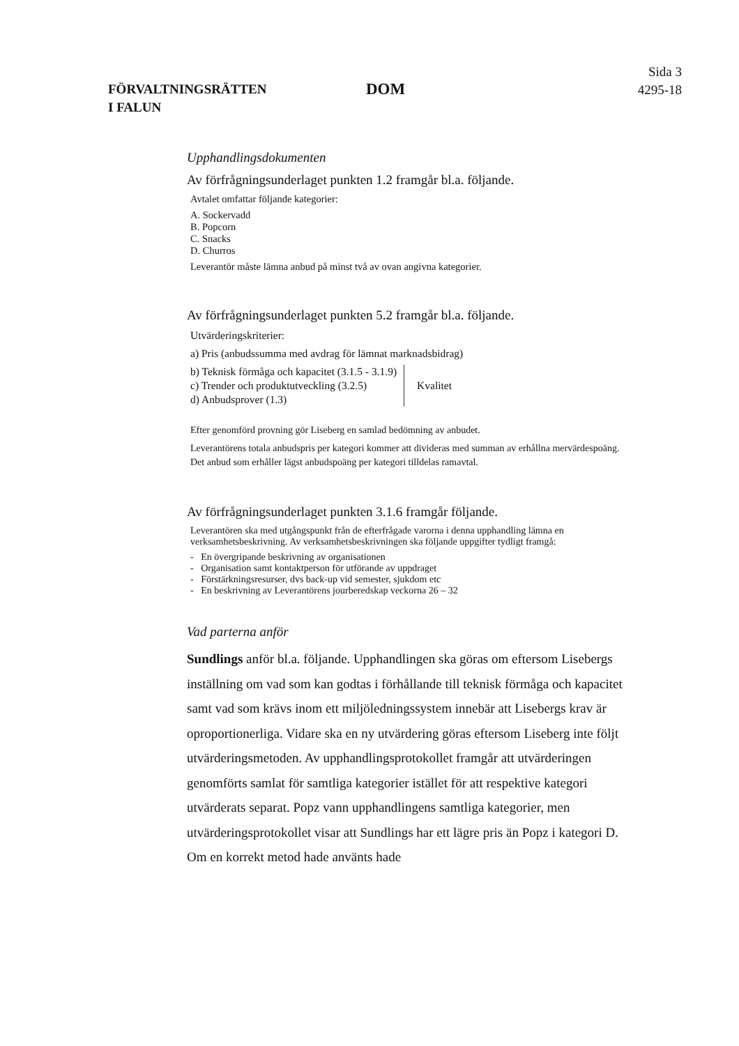FÖRVALTNINGSRÄTTEN
I FALUN
DOM
Sida 3
4295-18
Upphandlingsdokumenten
Av förfrågningsunderlaget punkten 1.2 framgår bl.a. följande.
Avtalet omfattar följande kategorier:
A. Sockervadd
B. Popcorn
C. Snacks
D. Churros
Leverantör måste lämna anbud på minst två av ovan angivna kategorier.
Av förfrågningsunderlaget punkten 5.2 framgår bl.a. följande.
Utvärderingskriterier:
a) Pris (anbudssumma med avdrag för lämnat marknadsbidrag)
b) Teknisk förmåga och kapacitet (3.1.5 - 3.1.9)
c) Trender och produktutveckling (3.2.5)
d) Anbudsprover (1.3)
Kvalitet
Efter genomförd provning gör Liseberg en samlad bedömning av anbudet.
Leverantörens totala anbudspris per kategori kommer att divideras med summan av erhållna mervärdespoäng. Det anbud som erhåller lägst anbudspoäng per kategori tilldelas ramavtal.
Av förfrågningsunderlaget punkten 3.1.6 framgår följande.
Leverantören ska med utgångspunkt från de efterfrågade varorna i denna upphandling lämna en verksamhetsbeskrivning. Av verksamhetsbeskrivningen ska följande uppgifter tydligt framgå:
- En övergripande beskrivning av organisationen
- Organisation samt kontaktperson för utförande av uppdraget
- Förstärkningsresurser, dvs back-up vid semester, sjukdom etc
- En beskrivning av Leverantörens jourberedskap veckorna 26 – 32
Vad parterna anför
Sundlings anför bl.a. följande. Upphandlingen ska göras om eftersom Lisebergs inställning om vad som kan godtas i förhållande till teknisk förmåga och kapacitet samt vad som krävs inom ett miljöledningssystem innebär att Lisebergs krav är oproportionerliga. Vidare ska en ny utvärdering göras eftersom Liseberg inte följt utvärderingsmetoden. Av upphandlingsprotokollet framgår att utvärderingen genomförts samlat för samtliga kategorier istället för att respektive kategori utvärderats separat. Popz vann upphandlingens samtliga kategorier, men utvärderingsprotokollet visar att Sundlings har ett lägre pris än Popz i kategori D. Om en korrekt metod hade använts hade